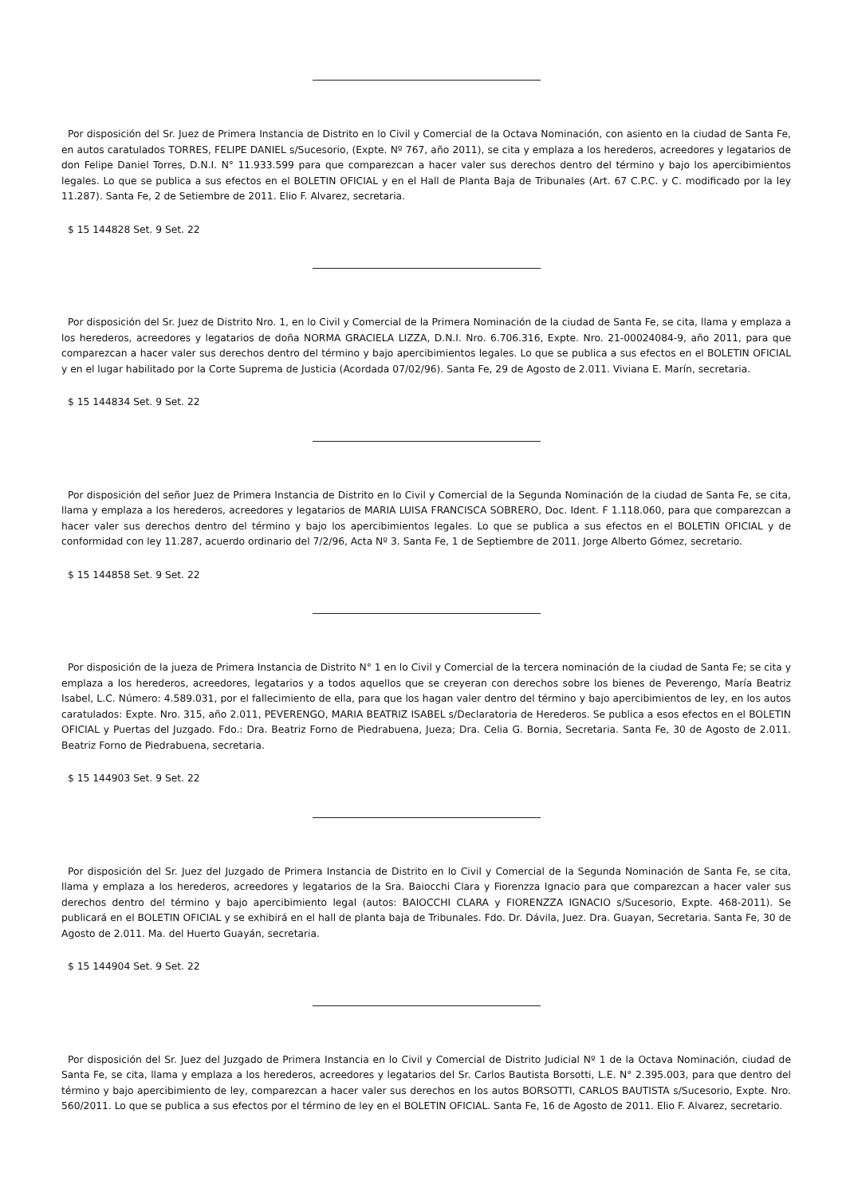Por disposición del Sr. Juez de Primera Instancia de Distrito en lo Civil y Comercial de la Octava Nominación, con asiento en la ciudad de Santa Fe, en autos caratulados TORRES, FELIPE DANIEL s/Sucesorio, (Expte. Nº 767, año 2011), se cita y emplaza a los herederos, acreedores y legatarios de don Felipe Daniel Torres, D.N.I. N° 11.933.599 para que comparezcan a hacer valer sus derechos dentro del término y bajo los apercibimientos legales. Lo que se publica a sus efectos en el BOLETIN OFICIAL y en el Hall de Planta Baja de Tribunales (Art. 67 C.P.C. y C. modificado por la ley 11.287). Santa Fe, 2 de Setiembre de 2011. Elio F. Alvarez, secretaria.
$ 15 144828 Set. 9 Set. 22
Por disposición del Sr. Juez de Distrito Nro. 1, en lo Civil y Comercial de la Primera Nominación de la ciudad de Santa Fe, se cita, llama y emplaza a los herederos, acreedores y legatarios de doña NORMA GRACIELA LIZZA, D.N.I. Nro. 6.706.316, Expte. Nro. 21-00024084-9, año 2011, para que comparezcan a hacer valer sus derechos dentro del término y bajo apercibimientos legales. Lo que se publica a sus efectos en el BOLETIN OFICIAL y en el lugar habilitado por la Corte Suprema de Justicia (Acordada 07/02/96). Santa Fe, 29 de Agosto de 2.011. Viviana E. Marín, secretaria.
$ 15 144834 Set. 9 Set. 22
Por disposición del señor Juez de Primera Instancia de Distrito en lo Civil y Comercial de la Segunda Nominación de la ciudad de Santa Fe, se cita, llama y emplaza a los herederos, acreedores y legatarios de MARIA LUISA FRANCISCA SOBRERO, Doc. Ident. F 1.118.060, para que comparezcan a hacer valer sus derechos dentro del término y bajo los apercibimientos legales. Lo que se publica a sus efectos en el BOLETIN OFICIAL y de conformidad con ley 11.287, acuerdo ordinario del 7/2/96, Acta Nº 3. Santa Fe, 1 de Septiembre de 2011. Jorge Alberto Gómez, secretario.
$ 15 144858 Set. 9 Set. 22
Por disposición de la jueza de Primera Instancia de Distrito N° 1 en lo Civil y Comercial de la tercera nominación de la ciudad de Santa Fe; se cita y emplaza a los herederos, acreedores, legatarios y a todos aquellos que se creyeran con derechos sobre los bienes de Peverengo, María Beatriz Isabel, L.C. Número: 4.589.031, por el fallecimiento de ella, para que los hagan valer dentro del término y bajo apercibimientos de ley, en los autos caratulados: Expte. Nro. 315, año 2.011, PEVERENGO, MARIA BEATRIZ ISABEL s/Declaratoria de Herederos. Se publica a esos efectos en el BOLETIN OFICIAL y Puertas del Juzgado. Fdo.: Dra. Beatriz Forno de Piedrabuena, Jueza; Dra. Celia G. Bornia, Secretaria. Santa Fe, 30 de Agosto de 2.011. Beatriz Forno de Piedrabuena, secretaria.
$ 15 144903 Set. 9 Set. 22
Por disposición del Sr. Juez del Juzgado de Primera Instancia de Distrito en lo Civil y Comercial de la Segunda Nominación de Santa Fe, se cita, llama y emplaza a los herederos, acreedores y legatarios de la Sra. Baiocchi Clara y Fiorenzza Ignacio para que comparezcan a hacer valer sus derechos dentro del término y bajo apercibimiento legal (autos: BAIOCCHI CLARA y FIORENZZA IGNACIO s/Sucesorio, Expte. 468-2011). Se publicará en el BOLETIN OFICIAL y se exhibirá en el hall de planta baja de Tribunales. Fdo. Dr. Dávila, Juez. Dra. Guayan, Secretaria. Santa Fe, 30 de Agosto de 2.011. Ma. del Huerto Guayán, secretaria.
$ 15 144904 Set. 9 Set. 22
Por disposición del Sr. Juez del Juzgado de Primera Instancia en lo Civil y Comercial de Distrito Judicial Nº 1 de la Octava Nominación, ciudad de Santa Fe, se cita, llama y emplaza a los herederos, acreedores y legatarios del Sr. Carlos Bautista Borsotti, L.E. N° 2.395.003, para que dentro del término y bajo apercibimiento de ley, comparezcan a hacer valer sus derechos en los autos BORSOTTI, CARLOS BAUTISTA s/Sucesorio, Expte. Nro. 560/2011. Lo que se publica a sus efectos por el término de ley en el BOLETIN OFICIAL. Santa Fe, 16 de Agosto de 2011. Elio F. Alvarez, secretario.